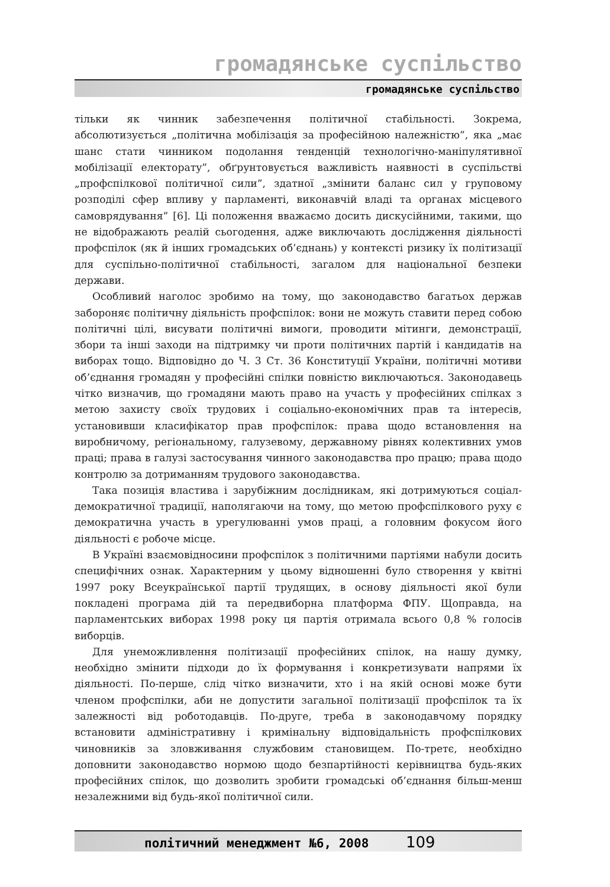громадянське суспільство
громадянське суспільство
тільки як чинник забезпечення політичної стабільності. Зокрема, абсолютизується „політична мобілізація за професійною належністю”, яка „має шанс стати чинником подолання тенденцій технологічно-маніпулятивної мобілізації електорату”, обґрунтовується важливість наявності в суспільстві „профспілкової політичної сили”, здатної „змінити баланс сил у груповому розподілі сфер впливу у парламенті, виконавчій владі та органах місцевого самоврядування” [6]. Ці положення вважаємо досить дискусійними, такими, що не відображають реалій сьогодення, адже виключають дослідження діяльності профспілок (як й інших громадських об’єднань) у контексті ризику їх політизації для суспільно-політичної стабільності, загалом для національної безпеки держави.
Особливий наголос зробимо на тому, що законодавство багатьох держав забороняє політичну діяльність профспілок: вони не можуть ставити перед собою політичні цілі, висувати політичні вимоги, проводити мітинги, демонстрації, збори та інші заходи на підтримку чи проти політичних партій і кандидатів на виборах тощо. Відповідно до Ч. 3 Ст. 36 Конституції України, політичні мотиви об’єднання громадян у професійні спілки повністю виключаються. Законодавець чітко визначив, що громадяни мають право на участь у професійних спілках з метою захисту своїх трудових і соціально-економічних прав та інтересів, установивши класифікатор прав профспілок: права щодо встановлення на виробничому, регіональному, галузевому, державному рівнях колективних умов праці; права в галузі застосування чинного законодавства про працю; права щодо контролю за дотриманням трудового законодавства.
Така позиція властива і зарубіжним дослідникам, які дотримуються соціал-демократичної традиції, наполягаючи на тому, що метою профспілкового руху є демократична участь в урегулюванні умов праці, а головним фокусом його діяльності є робоче місце.
В Україні взаємовідносини профспілок з політичними партіями набули досить специфічних ознак. Характерним у цьому відношенні було створення у квітні 1997 року Всеукраїнської партії трудящих, в основу діяльності якої були покладені програма дій та передвиборна платформа ФПУ. Щоправда, на парламентських виборах 1998 року ця партія отримала всього 0,8 % голосів виборців.
Для унеможливлення політизації професійних спілок, на нашу думку, необхідно змінити підходи до їх формування і конкретизувати напрями їх діяльності. По-перше, слід чітко визначити, хто і на якій основі може бути членом профспілки, аби не допустити загальної політизації профспілок та їх залежності від роботодавців. По-друге, треба в законодавчому порядку встановити адміністративну і кримінальну відповідальність профспілкових чиновників за зловживання службовим становищем. По-третє, необхідно доповнити законодавство нормою щодо безпартійності керівництва будь-яких професійних спілок, що дозволить зробити громадські об’єднання більш-менш незалежними від будь-якої політичної сили.
політичний менеджмент №6, 2008 109